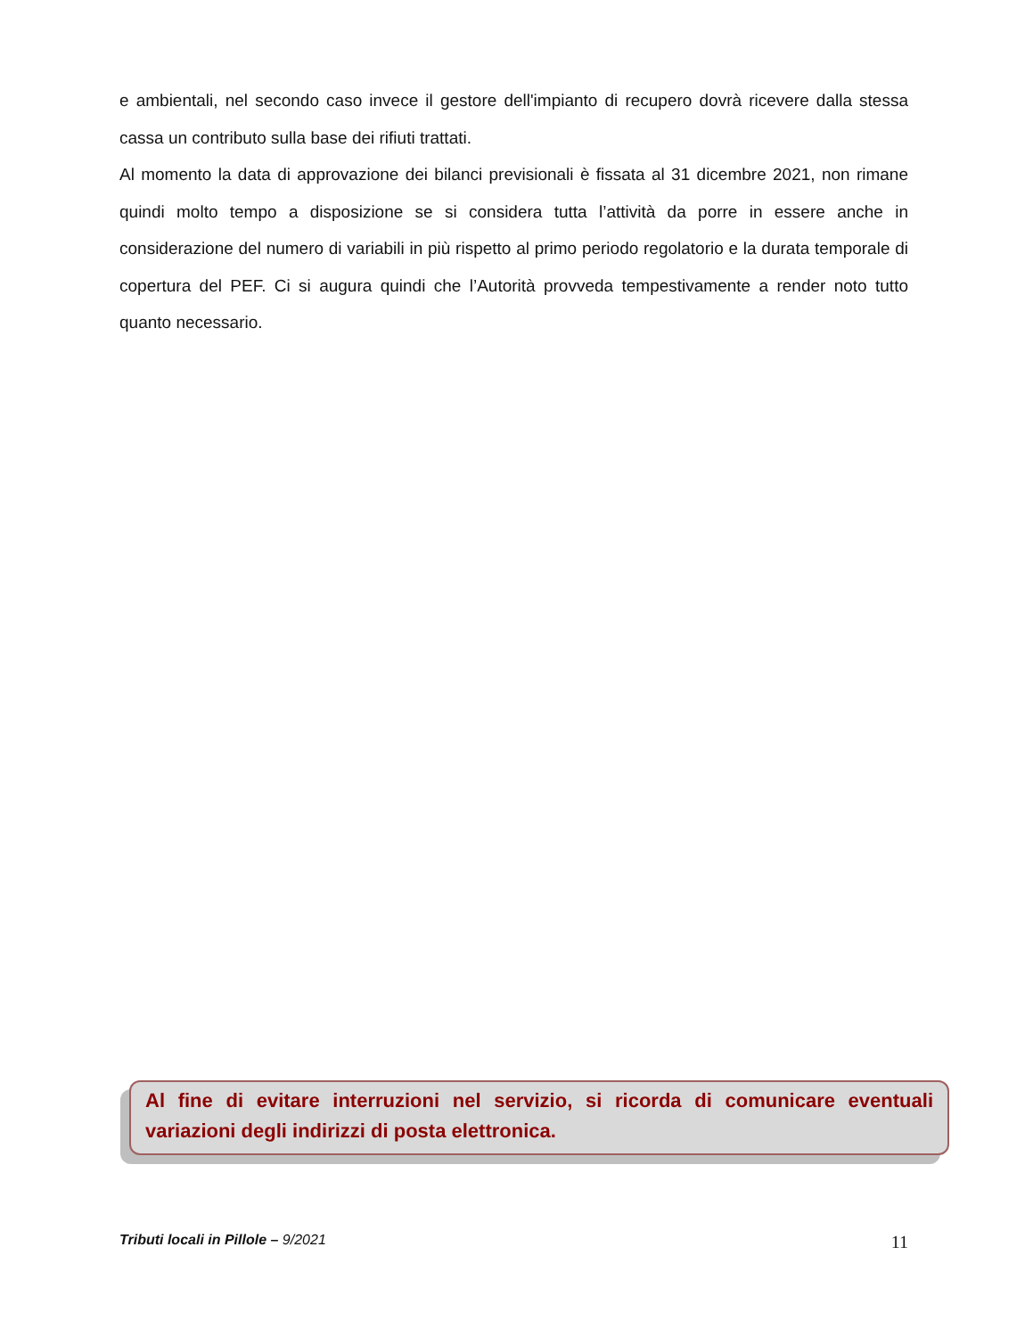e ambientali, nel secondo caso invece il gestore dell'impianto di recupero dovrà ricevere dalla stessa cassa un contributo sulla base dei rifiuti trattati.
Al momento la data di approvazione dei bilanci previsionali è fissata al 31 dicembre 2021, non rimane quindi molto tempo a disposizione se si considera tutta l’attività da porre in essere anche in considerazione del numero di variabili in più rispetto al primo periodo regolatorio e la durata temporale di copertura del PEF. Ci si augura quindi che l’Autorità provveda tempestivamente a render noto tutto quanto necessario.
Al fine di evitare interruzioni nel servizio, si ricorda di comunicare eventuali variazioni degli indirizzi di posta elettronica.
Tributi locali in Pillole – 9/2021 11